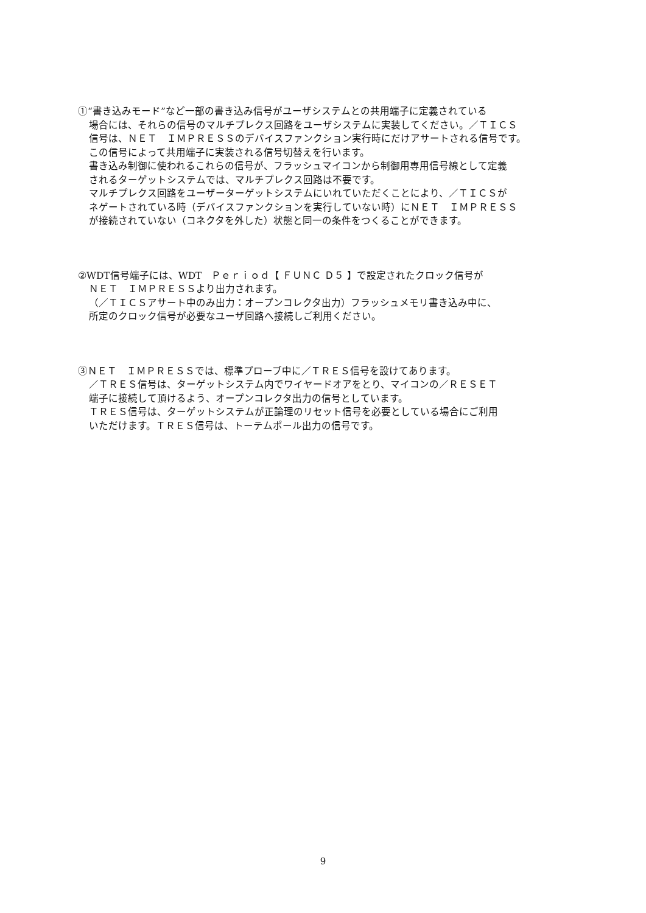①“書き込みモード”など一部の書き込み信号がユーザシステムとの共用端子に定義されている
場合には、それらの信号のマルチプレクス回路をユーザシステムに実装してください。／ＴＩＣＳ
信号は、ＮＥＴ　ＩＭＰＲＥＳＳのデバイスファンクション実行時にだけアサートされる信号です。
この信号によって共用端子に実装される信号切替えを行います。
書き込み制御に使われるこれらの信号が、フラッシュマイコンから制御用専用信号線として定義
されるターゲットシステムでは、マルチプレクス回路は不要です。
マルチプレクス回路をユーザーターゲットシステムにいれていただくことにより、／ＴＩＣＳが
ネゲートされている時（デバイスファンクションを実行していない時）にＮＥＴ　ＩＭＰＲＥＳＳ
が接続されていない（コネクタを外した）状態と同一の条件をつくることができます。
②WDT信号端子には、WDT　Ｐｅｒｉｏｄ【 ＦＵＮＣ Ｄ５ 】で設定されたクロック信号が
ＮＥＴ　ＩＭＰＲＥＳＳより出力されます。
（／ＴＩＣＳアサート中のみ出力：オープンコレクタ出力）フラッシュメモリ書き込み中に、
所定のクロック信号が必要なユーザ回路へ接続しご利用ください。
③ＮＥＴ　ＩＭＰＲＥＳＳでは、標準プローブ中に／ＴＲＥＳ信号を設けてあります。
／ＴＲＥＳ信号は、ターゲットシステム内でワイヤードオアをとり、マイコンの／ＲＥＳＥＴ
端子に接続して頂けるよう、オープンコレクタ出力の信号としています。
ＴＲＥＳ信号は、ターゲットシステムが正論理のリセット信号を必要としている場合にご利用
いただけます。ＴＲＥＳ信号は、トーテムポール出力の信号です。
9